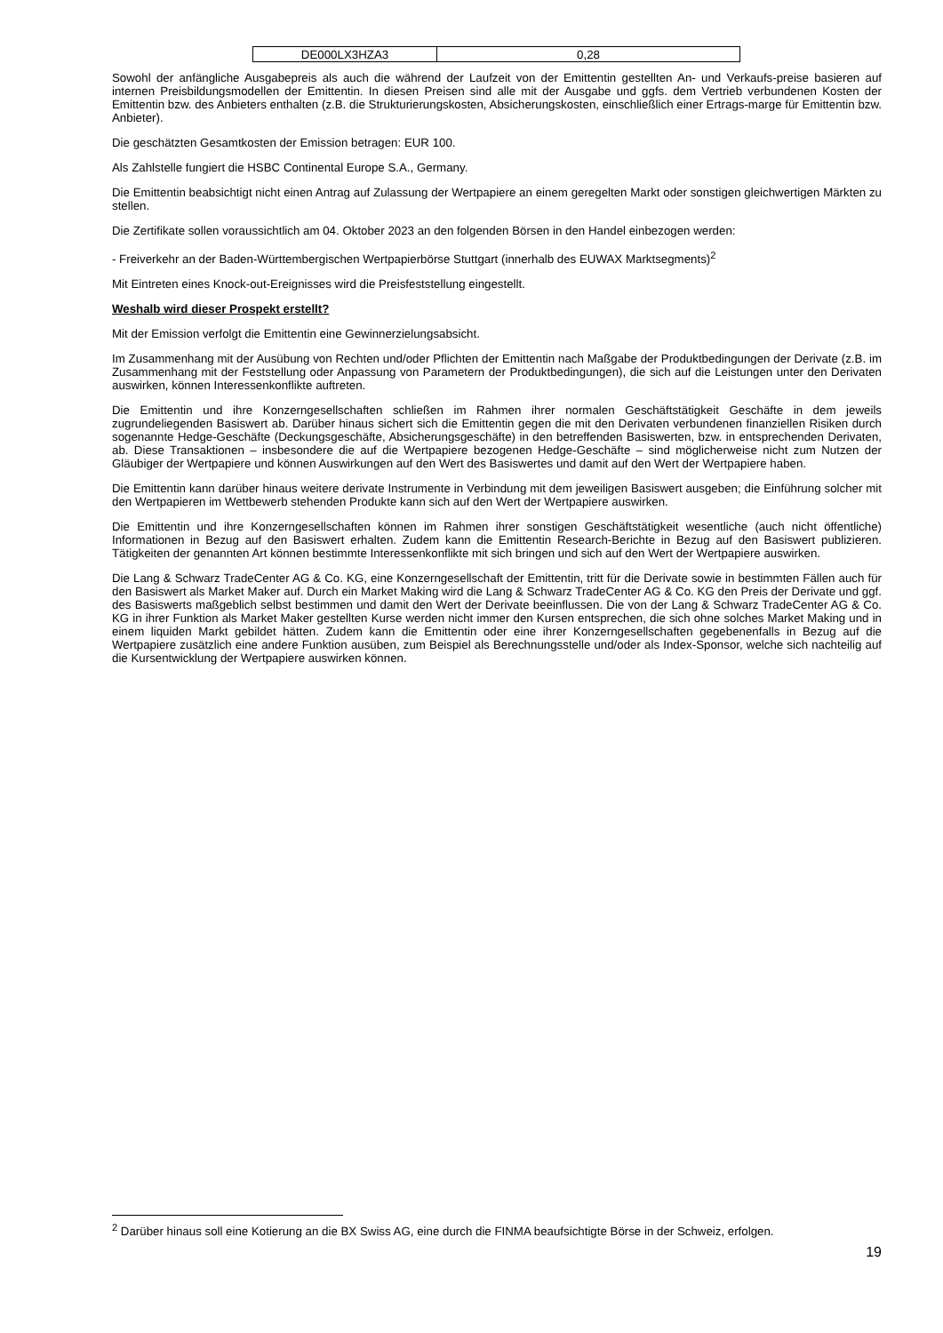| DE000LX3HZA3 | 0,28 |
Sowohl der anfängliche Ausgabepreis als auch die während der Laufzeit von der Emittentin gestellten An- und Verkaufs-preise basieren auf internen Preisbildungsmodellen der Emittentin. In diesen Preisen sind alle mit der Ausgabe und ggfs. dem Vertrieb verbundenen Kosten der Emittentin bzw. des Anbieters enthalten (z.B. die Strukturierungskosten, Absicherungskosten, einschließlich einer Ertrags-marge für Emittentin bzw. Anbieter).
Die geschätzten Gesamtkosten der Emission betragen: EUR 100.
Als Zahlstelle fungiert die HSBC Continental Europe S.A., Germany.
Die Emittentin beabsichtigt nicht einen Antrag auf Zulassung der Wertpapiere an einem geregelten Markt oder sonstigen gleichwertigen Märkten zu stellen.
Die Zertifikate sollen voraussichtlich am 04. Oktober 2023 an den folgenden Börsen in den Handel einbezogen werden:
- Freiverkehr an der Baden-Württembergischen Wertpapierbörse Stuttgart (innerhalb des EUWAX Marktsegments)<sup>2</sup>
Mit Eintreten eines Knock-out-Ereignisses wird die Preisfeststellung eingestellt.
Weshalb wird dieser Prospekt erstellt?
Mit der Emission verfolgt die Emittentin eine Gewinnerzielungsabsicht.
Im Zusammenhang mit der Ausübung von Rechten und/oder Pflichten der Emittentin nach Maßgabe der Produktbedingungen der Derivate (z.B. im Zusammenhang mit der Feststellung oder Anpassung von Parametern der Produktbedingungen), die sich auf die Leistungen unter den Derivaten auswirken, können Interessenkonflikte auftreten.
Die Emittentin und ihre Konzerngesellschaften schließen im Rahmen ihrer normalen Geschäftstätigkeit Geschäfte in dem jeweils zugrundeliegenden Basiswert ab. Darüber hinaus sichert sich die Emittentin gegen die mit den Derivaten verbundenen finanziellen Risiken durch sogenannte Hedge-Geschäfte (Deckungsgeschäfte, Absicherungsgeschäfte) in den betreffenden Basiswerten, bzw. in entsprechenden Derivaten, ab. Diese Transaktionen – insbesondere die auf die Wertpapiere bezogenen Hedge-Geschäfte – sind möglicherweise nicht zum Nutzen der Gläubiger der Wertpapiere und können Auswirkungen auf den Wert des Basiswertes und damit auf den Wert der Wertpapiere haben.
Die Emittentin kann darüber hinaus weitere derivate Instrumente in Verbindung mit dem jeweiligen Basiswert ausgeben; die Einführung solcher mit den Wertpapieren im Wettbewerb stehenden Produkte kann sich auf den Wert der Wertpapiere auswirken.
Die Emittentin und ihre Konzerngesellschaften können im Rahmen ihrer sonstigen Geschäftstätigkeit wesentliche (auch nicht öffentliche) Informationen in Bezug auf den Basiswert erhalten. Zudem kann die Emittentin Research-Berichte in Bezug auf den Basiswert publizieren. Tätigkeiten der genannten Art können bestimmte Interessenkonflikte mit sich bringen und sich auf den Wert der Wertpapiere auswirken.
Die Lang & Schwarz TradeCenter AG & Co. KG, eine Konzerngesellschaft der Emittentin, tritt für die Derivate sowie in bestimmten Fällen auch für den Basiswert als Market Maker auf. Durch ein Market Making wird die Lang & Schwarz TradeCenter AG & Co. KG den Preis der Derivate und ggf. des Basiswerts maßgeblich selbst bestimmen und damit den Wert der Derivate beeinflussen. Die von der Lang & Schwarz TradeCenter AG & Co. KG in ihrer Funktion als Market Maker gestellten Kurse werden nicht immer den Kursen entsprechen, die sich ohne solches Market Making und in einem liquiden Markt gebildet hätten. Zudem kann die Emittentin oder eine ihrer Konzerngesellschaften gegebenenfalls in Bezug auf die Wertpapiere zusätzlich eine andere Funktion ausüben, zum Beispiel als Berechnungsstelle und/oder als Index-Sponsor, welche sich nachteilig auf die Kursentwicklung der Wertpapiere auswirken können.
<sup>2</sup> Darüber hinaus soll eine Kotierung an die BX Swiss AG, eine durch die FINMA beaufsichtigte Börse in der Schweiz, erfolgen.
19